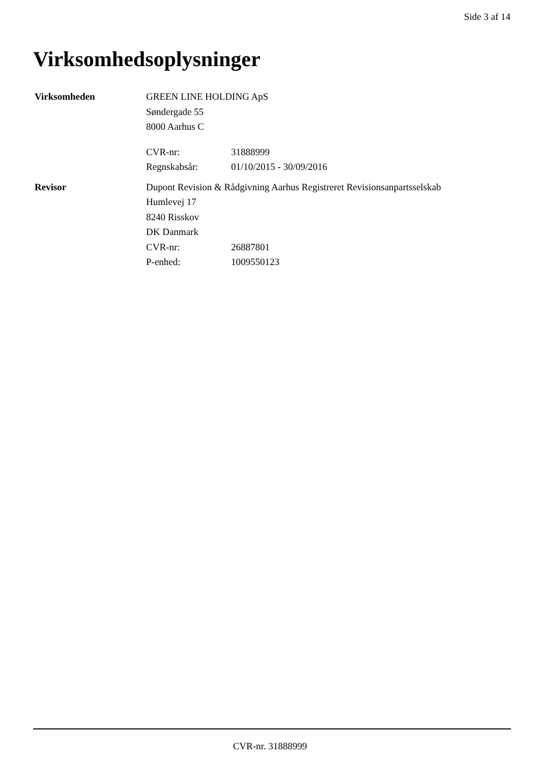Side 3 af 14
Virksomhedsoplysninger
Virksomheden GREEN LINE HOLDING ApS
Søndergade 55
8000 Aarhus C
CVR-nr: 31888999
Regnskabsår: 01/10/2015 - 30/09/2016
Revisor Dupont Revision & Rådgivning Aarhus Registreret Revisionsanpartsselskab
Humlevej 17
8240 Risskov
DK Danmark
CVR-nr: 26887801
P-enhed: 1009550123
CVR-nr. 31888999